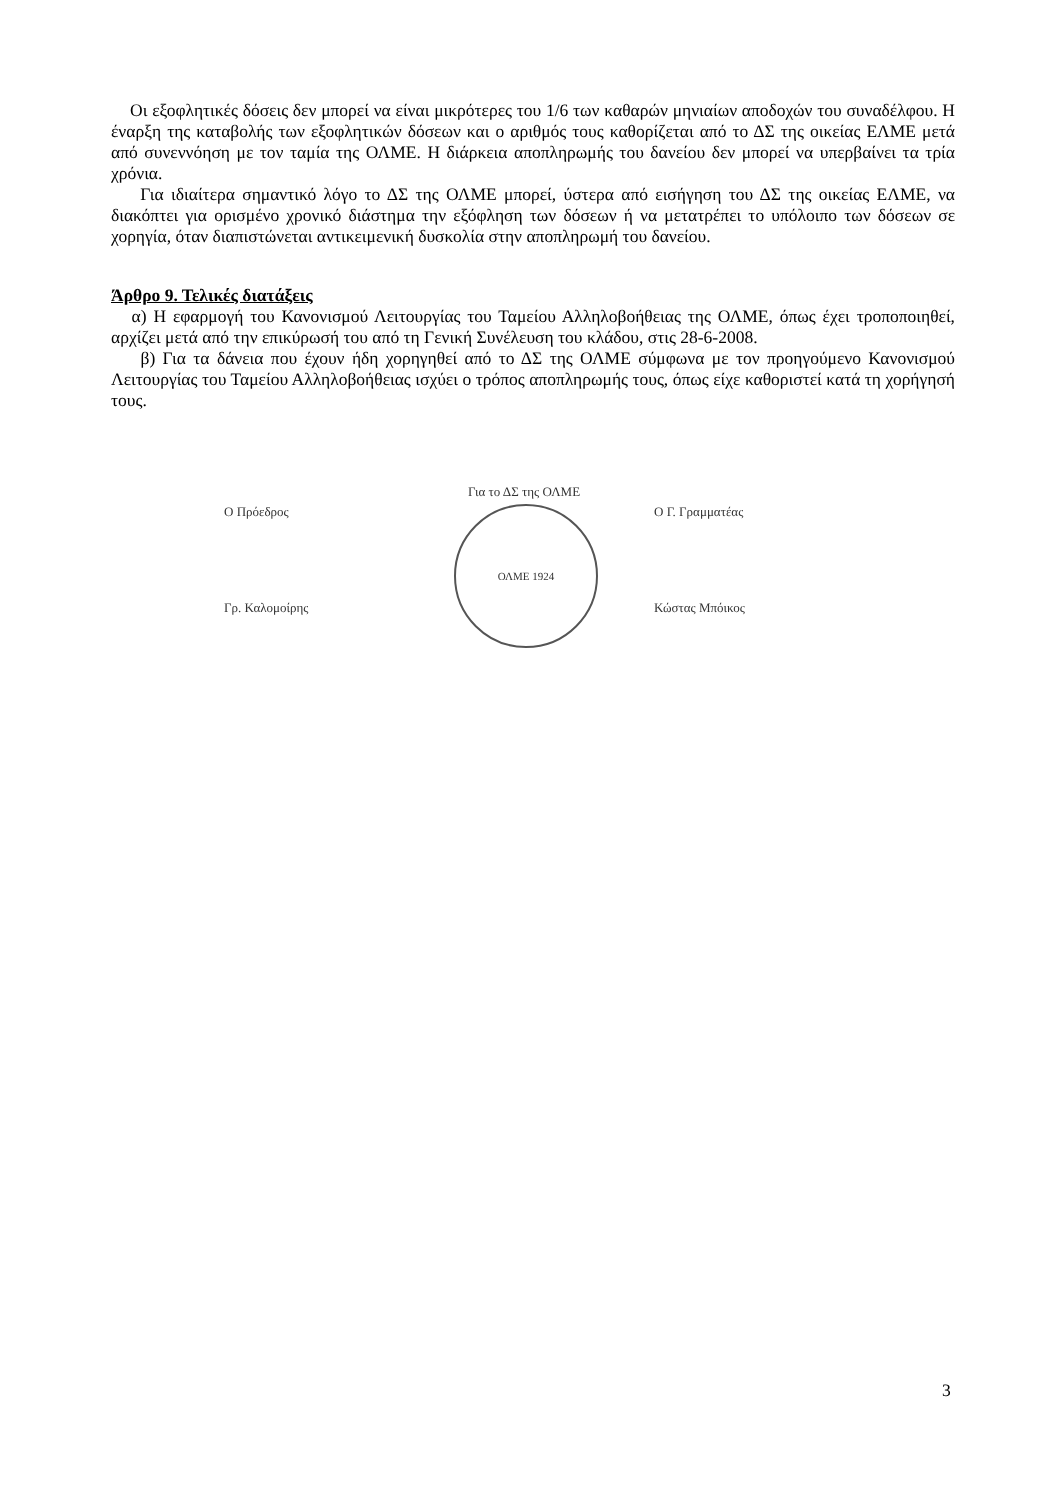Οι εξοφλητικές δόσεις δεν μπορεί να είναι μικρότερες του 1/6 των καθαρών μηνιαίων αποδοχών του συναδέλφου. Η έναρξη της καταβολής των εξοφλητικών δόσεων και ο αριθμός τους καθορίζεται από το ΔΣ της οικείας ΕΛΜΕ μετά από συνεννόηση με τον ταμία της ΟΛΜΕ. Η διάρκεια αποπληρωμής του δανείου δεν μπορεί να υπερβαίνει τα τρία χρόνια.
Για ιδιαίτερα σημαντικό λόγο το ΔΣ της ΟΛΜΕ μπορεί, ύστερα από εισήγηση του ΔΣ της οικείας ΕΛΜΕ, να διακόπτει για ορισμένο χρονικό διάστημα την εξόφληση των δόσεων ή να μετατρέπει το υπόλοιπο των δόσεων σε χορηγία, όταν διαπιστώνεται αντικειμενική δυσκολία στην αποπληρωμή του δανείου.
Άρθρο 9. Τελικές διατάξεις
α) Η εφαρμογή του Κανονισμού Λειτουργίας του Ταμείου Αλληλοβοήθειας της ΟΛΜΕ, όπως έχει τροποποιηθεί, αρχίζει μετά από την επικύρωσή του από τη Γενική Συνέλευση του κλάδου, στις 28-6-2008.
β) Για τα δάνεια που έχουν ήδη χορηγηθεί από το ΔΣ της ΟΛΜΕ σύμφωνα με τον προηγούμενο Κανονισμού Λειτουργίας του Ταμείου Αλληλοβοήθειας ισχύει ο τρόπος αποπληρωμής τους, όπως είχε καθοριστεί κατά τη χορήγησή τους.
Ο Πρόεδρος
Γρ. Καλομοίρης
Για το ΔΣ της ΟΛΜΕ
ΟΛΜΕ 1924
Ο Γ. Γραμματέας
Κώστας Μπόικος
3